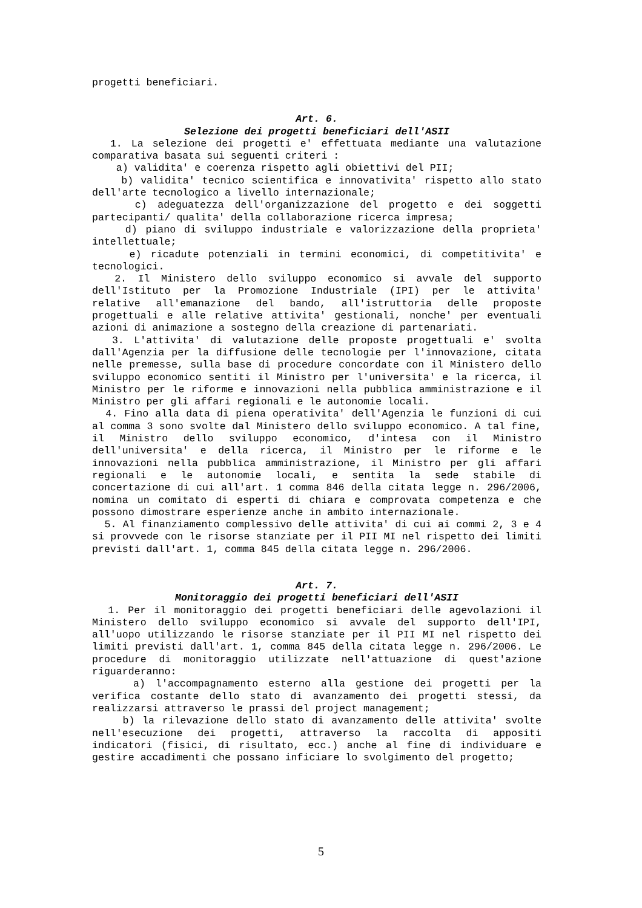progetti beneficiari.
Art. 6.
Selezione dei progetti beneficiari dell'ASII
1. La selezione dei progetti e' effettuata mediante una valutazione comparativa basata sui seguenti criteri :
a) validita' e coerenza rispetto agli obiettivi del PII;
b) validita' tecnico scientifica e innovativita' rispetto allo stato dell'arte tecnologico a livello internazionale;
c) adeguatezza dell'organizzazione del progetto e dei soggetti partecipanti/ qualita' della collaborazione ricerca impresa;
d) piano di sviluppo industriale e valorizzazione della proprieta' intellettuale;
e) ricadute potenziali in termini economici, di competitivita' e tecnologici.
2. Il Ministero dello sviluppo economico si avvale del supporto dell'Istituto per la Promozione Industriale (IPI) per le attivita' relative all'emanazione del bando, all'istruttoria delle proposte progettuali e alle relative attivita' gestionali, nonche' per eventuali azioni di animazione a sostegno della creazione di partenariati.
3. L'attivita' di valutazione delle proposte progettuali e' svolta dall'Agenzia per la diffusione delle tecnologie per l'innovazione, citata nelle premesse, sulla base di procedure concordate con il Ministero dello sviluppo economico sentiti il Ministro per l'universita' e la ricerca, il Ministro per le riforme e innovazioni nella pubblica amministrazione e il Ministro per gli affari regionali e le autonomie locali.
4. Fino alla data di piena operativita' dell'Agenzia le funzioni di cui al comma 3 sono svolte dal Ministero dello sviluppo economico. A tal fine, il Ministro dello sviluppo economico, d'intesa con il Ministro dell'universita' e della ricerca, il Ministro per le riforme e le innovazioni nella pubblica amministrazione, il Ministro per gli affari regionali e le autonomie locali, e sentita la sede stabile di concertazione di cui all'art. 1 comma 846 della citata legge n. 296/2006, nomina un comitato di esperti di chiara e comprovata competenza e che possono dimostrare esperienze anche in ambito internazionale.
5. Al finanziamento complessivo delle attivita' di cui ai commi 2, 3 e 4 si provvede con le risorse stanziate per il PII MI nel rispetto dei limiti previsti dall'art. 1, comma 845 della citata legge n. 296/2006.
Art. 7.
Monitoraggio dei progetti beneficiari dell'ASII
1. Per il monitoraggio dei progetti beneficiari delle agevolazioni il Ministero dello sviluppo economico si avvale del supporto dell'IPI, all'uopo utilizzando le risorse stanziate per il PII MI nel rispetto dei limiti previsti dall'art. 1, comma 845 della citata legge n. 296/2006. Le procedure di monitoraggio utilizzate nell'attuazione di quest'azione riguarderanno:
a) l'accompagnamento esterno alla gestione dei progetti per la verifica costante dello stato di avanzamento dei progetti stessi, da realizzarsi attraverso le prassi del project management;
b) la rilevazione dello stato di avanzamento delle attivita' svolte nell'esecuzione dei progetti, attraverso la raccolta di appositi indicatori (fisici, di risultato, ecc.) anche al fine di individuare e gestire accadimenti che possano inficiare lo svolgimento del progetto;
5